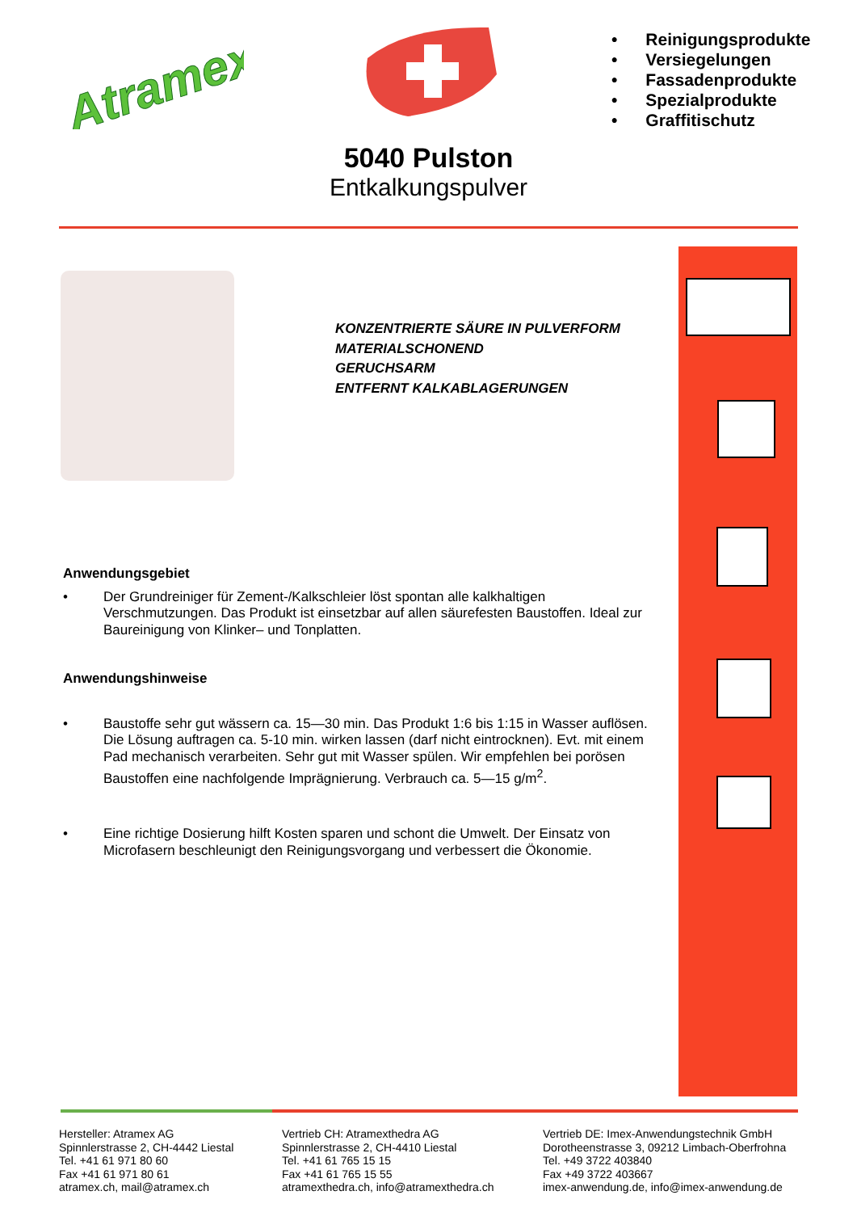Atramex
• Reinigungsprodukte
• Versiegelungen
• Fassadenprodukte
• Spezialprodukte
• Graffitischutz
5040 Pulston
Entkalkungspulver
KONZENTRIERTE SÄURE IN PULVERFORM
MATERIALSCHONEND
GERUCHSARM
ENTFERNT KALKABLAGERUNGEN
Anwendungsgebiet
• Der Grundreiniger für Zement-/Kalkschleier löst spontan alle kalkhaltigen Verschmutzungen. Das Produkt ist einsetzbar auf allen säurefesten Baustoffen. Ideal zur Baureinigung von Klinker– und Tonplatten.
Anwendungshinweise
• Baustoffe sehr gut wässern ca. 15—30 min. Das Produkt 1:6 bis 1:15 in Wasser auflösen. Die Lösung auftragen ca. 5-10 min. wirken lassen (darf nicht eintrocknen). Evt. mit einem Pad mechanisch verarbeiten. Sehr gut mit Wasser spülen. Wir empfehlen bei porösen Baustoffen eine nachfolgende Imprägnierung. Verbrauch ca. 5—15 g/m<sup>2</sup>.
• Eine richtige Dosierung hilft Kosten sparen und schont die Umwelt. Der Einsatz von Microfasern beschleunigt den Reinigungsvorgang und verbessert die Ökonomie.
Hersteller: Atramex AG
Spinnlerstrasse 2, CH-4442 Liestal
Tel. +41 61 971 80 60
Fax +41 61 971 80 61
atramex.ch, mail@atramex.ch
Vertrieb CH: Atramexthedra AG
Spinnlerstrasse 2, CH-4410 Liestal
Tel. +41 61 765 15 15
Fax +41 61 765 15 55
atramexthedra.ch, info@atramexthedra.ch
Vertrieb DE: Imex-Anwendungstechnik GmbH
Dorotheenstrasse 3, 09212 Limbach-Oberfrohna
Tel. +49 3722 403840
Fax +49 3722 403667
imex-anwendung.de, info@imex-anwendung.de